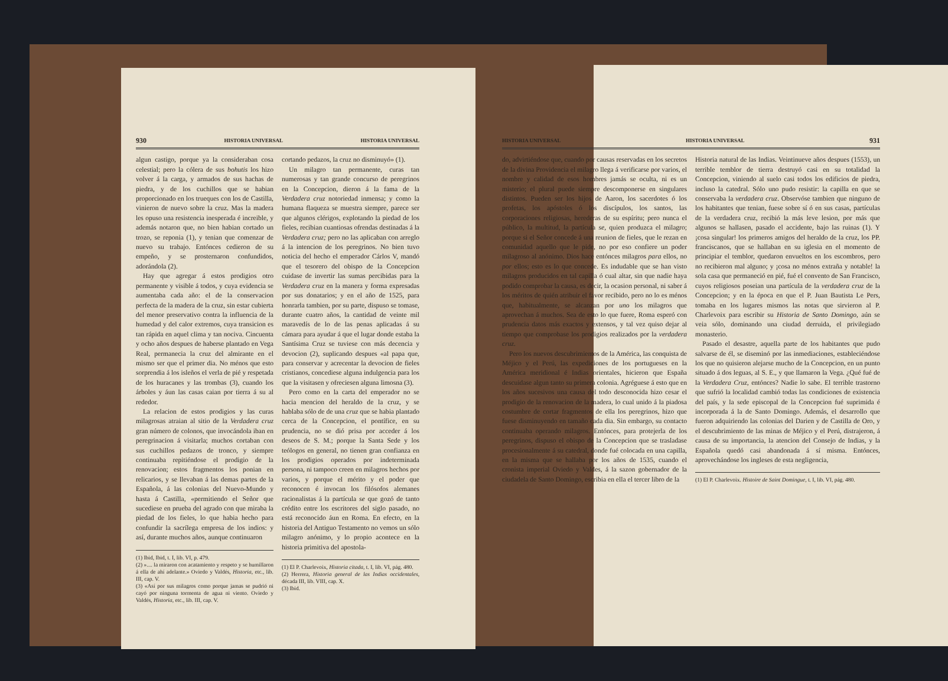930 HISTORIA UNIVERSAL HISTORIA UNIVERSAL
algun castigo, porque ya la consideraban cosa celestial; pero la cólera de sus bohutis los hizo volver á la carga, y armados de sus hachas de piedra, y de los cuchillos que se habian proporcionado en los trueques con los de Castilla, vinieron de nuevo sobre la cruz. Mas la madera les opuso una resistencia inesperada é increible, y además notaron que, no bien habian cortado un trozo, se reponia (1), y tenian que comenzar de nuevo su trabajo. Entónces cedieron de su empeño, y se prosternaron confundidos, adorándola (2).
Hay que agregar á estos prodigios otro permanente y visible á todos, y cuya evidencia se aumentaba cada año: el de la conservacion perfecta de la madera de la cruz, sin estar cubierta del menor preservativo contra la influencia de la humedad y del calor extremos, cuya transicion es tan rápida en aquel clima y tan nociva. Cincuenta y ocho años despues de haberse plantado en Vega Real, permanecia la cruz del almirante en el mismo ser que el primer dia. No ménos que esto sorprendia á los isleños el verla de pié y respetada de los huracanes y las trombas (3), cuando los árboles y áun las casas caian por tierra á su al rededor.
La relacion de estos prodigios y las curas milagrosas atraian al sitio de la Verdadera cruz gran número de colonos, que invocándola iban en peregrinacion á visitarla; muchos cortaban con sus cuchillos pedazos de tronco, y siempre continuaba repitiéndose el prodigio de la renovacion; estos fragmentos los ponian en relicarios, y se llevaban á las demas partes de la Española, á las colonias del Nuevo-Mundo y hasta á Castilla, «permitiendo el Señor que sucediese en prueba del agrado con que miraba la piedad de los fieles, lo que habia hecho para confundir la sacrílega empresa de los indios: y así, durante muchos años, aunque continuaron
(1) Ibid, Ibid, t. I, lib. VI, p. 479.
(2) ».... la miraron con acatamiento y respeto y se humillaron á ella de ahí adelante.» Oviedo y Valdés, Historia, etc., lib. III, cap. V.
(3) «Así por sus milagros como porque jamas se pudrió ni cayó por ninguna tormenta de agua ni viento. Oviedo y Valdés, Historia, etc., lib. III, cap. V.
cortando pedazos, la cruz no disminuyó» (1).
Un milagro tan permanente, curas tan numerosas y tan grande concurso de peregrinos en la Concepcion, dieron á la fama de la Verdadera cruz notoriedad inmensa; y como la humana flaqueza se muestra siempre, parece ser que algunos clérigos, explotando la piedad de los fieles, recibian cuantiosas ofrendas destinadas á la Verdadera cruz; pero no las aplicaban con arreglo á la intencion de los peregrinos. No bien tuvo noticia del hecho el emperador Cárlos V, mandó que el tesorero del obispo de la Concepcion cuidase de invertir las sumas percibidas para la Verdadera cruz en la manera y forma expresadas por sus donatarios; y en el año de 1525, para honrarla tambien, por su parte, dispuso se tomase, durante cuatro años, la cantidad de veinte mil maravedís de lo de las penas aplicadas á su cámara para ayudar á que el lugar donde estaba la Santísima Cruz se tuviese con más decencia y devocion (2), suplicando despues «al papa que, para conservar y acrecentar la devocion de fieles cristianos, concediese alguna indulgencia para los que la visitasen y ofreciesen alguna limosna (3).
Pero como en la carta del emperador no se hacia mencion del heraldo de la cruz, y se hablaba sólo de de una cruz que se habia plantado cerca de la Concepcion, el pontífice, en su prudencia, no se dió prisa por acceder á los deseos de S. M.; porque la Santa Sede y los teólogos en general, no tienen gran confianza en los prodigios operados por indeterminada persona, ni tampoco creen en milagros hechos por varios, y porque el mérito y el poder que reconocen é invocan los filósofos alemanes racionalistas á la partícula se que gozó de tanto crédito entre los escritores del siglo pasado, no está reconocido áun en Roma. En efecto, en la historia del Antiguo Testamento no vemos un sólo milagro anónimo, y lo propio acontece en la historia primitiva del apostola-
(1) El P. Charlevoix, Historia citada, t. I, lib. VI, pág. 480.
(2) Herrera, Historia general de las Indias occidentales, década III, lib. VIII, cap. X.
(3) Ibid.
HISTORIA UNIVERSAL HISTORIA UNIVERSAL 931
do, advirtiéndose que, cuando por causas reservadas en los secretos de la divina Providencia el milagro llega á verificarse por varios, el nombre y calidad de esos hombres jamás se oculta, ni es un misterio; el plural puede siempre descomponerse en singulares distintos. Pueden ser los hijos de Aaron, los sacerdotes ó los profetas, los apóstoles ó los discípulos, los santos, las corporaciones religiosas, herederas de su espíritu; pero nunca el público, la multitud, la partícula se, quien produzca el milagro; porque si el Señor concede á una reunion de fieles, que le rezan en comunidad aquello que le pide, no por eso confiere un poder milagroso al anónimo. Dios hace entónces milagros para ellos, no por ellos; esto es lo que concede. Es indudable que se han visto milagros producidos en tal capilla ó cual altar, sin que nadie haya podido comprobar la causa, es decir, la ocasion personal, ni saber á los méritos de quién atribuir el favor recibido, pero no lo es ménos que, habitualmente, se alcanzan por uno los milagros que aprovechan á muchos. Sea de esto lo que fuere, Roma esperó con prudencia datos más exactos y extensos, y tal vez quiso dejar al tiempo que comprobase los prodigios realizados por la verdadera cruz.
Pero los nuevos descubrimientos de la América, las conquista de Méjico y el Perú, las expediciones de los portugueses en la América meridional é Indias orientales, hicieron que España descuidase algun tanto su primera colonia. Agréguese á esto que en los años sucesivos una causa del todo desconocida hizo cesar el prodigio de la renovacion de la madera, lo cual unido á la piadosa costumbre de cortar fragmentos de ella los peregrinos, hizo que fuese disminuyendo en tamaño cada dia. Sin embargo, su contacto continuaba operando milagros. Entónces, para protejerla de los peregrinos, dispuso el obispo de la Concepcion que se trasladase procesionalmente á su catedral, donde fué colocada en una capilla, en la misma que se hallaba por los años de 1535, cuando el cronista imperial Oviedo y Valdes, á la sazon gobernador de la ciudadela de Santo Domingo, escribia en ella el tercer libro de la
Historia natural de las Indias. Veintinueve años despues (1553), un terrible temblor de tierra destruyó casi en su totalidad la Concepcion, viniendo al suelo casi todos los edificios de piedra, incluso la catedral. Sólo uno pudo resistir: la capilla en que se conservaba la verdadera cruz. Observóse tambien que ninguno de los habitantes que tenian, fuese sobre sí ó en sus casas, partículas de la verdadera cruz, recibió la más leve lesion, por más que algunos se hallasen, pasado el accidente, bajo las ruinas (1). Y ¡cosa singular! los primeros amigos del heraldo de la cruz, los PP. franciscanos, que se hallaban en su iglesia en el momento de principiar el temblor, quedaron envueltos en los escombros, pero no recibieron mal alguno; y ¡cosa no ménos extraña y notable! la sola casa que permaneció en pié, fué el convento de San Francisco, cuyos religiosos poseian una partícula de la verdadera cruz de la Concepcion; y en la época en que el P. Juan Bautista Le Pers, tomaba en los lugares mismos las notas que sirvieron al P. Charlevoix para escribir su Historia de Santo Domingo, aún se veia sólo, dominando una ciudad derruida, el privilegiado monasterio.
Pasado el desastre, aquella parte de los habitantes que pudo salvarse de él, se diseminó por las inmediaciones, estableciéndose los que no quisieron alejarse mucho de la Concepcion, en un punto situado á dos leguas, al S. E., y que llamaron la Vega. ¿Qué fué de la Verdadera Cruz, entónces? Nadie lo sabe. El terrible trastorno que sufrió la localidad cambió todas las condiciones de existencia del país, y la sede episcopal de la Concepcion fué suprimida é incorporada á la de Santo Domingo. Además, el desarrollo que fueron adquiriendo las colonias del Darien y de Castilla de Oro, y el descubrimiento de las minas de Méjico y el Perú, distrajeron, á causa de su importancia, la atencion del Consejo de Indias, y la Española quedó casi abandonada á sí misma. Entónces, aprovechándose los ingleses de esta negligencia,
(1) El P. Charlevoix. Histoire de Saint Domingue, t. I, lib. VI, pág. 480.